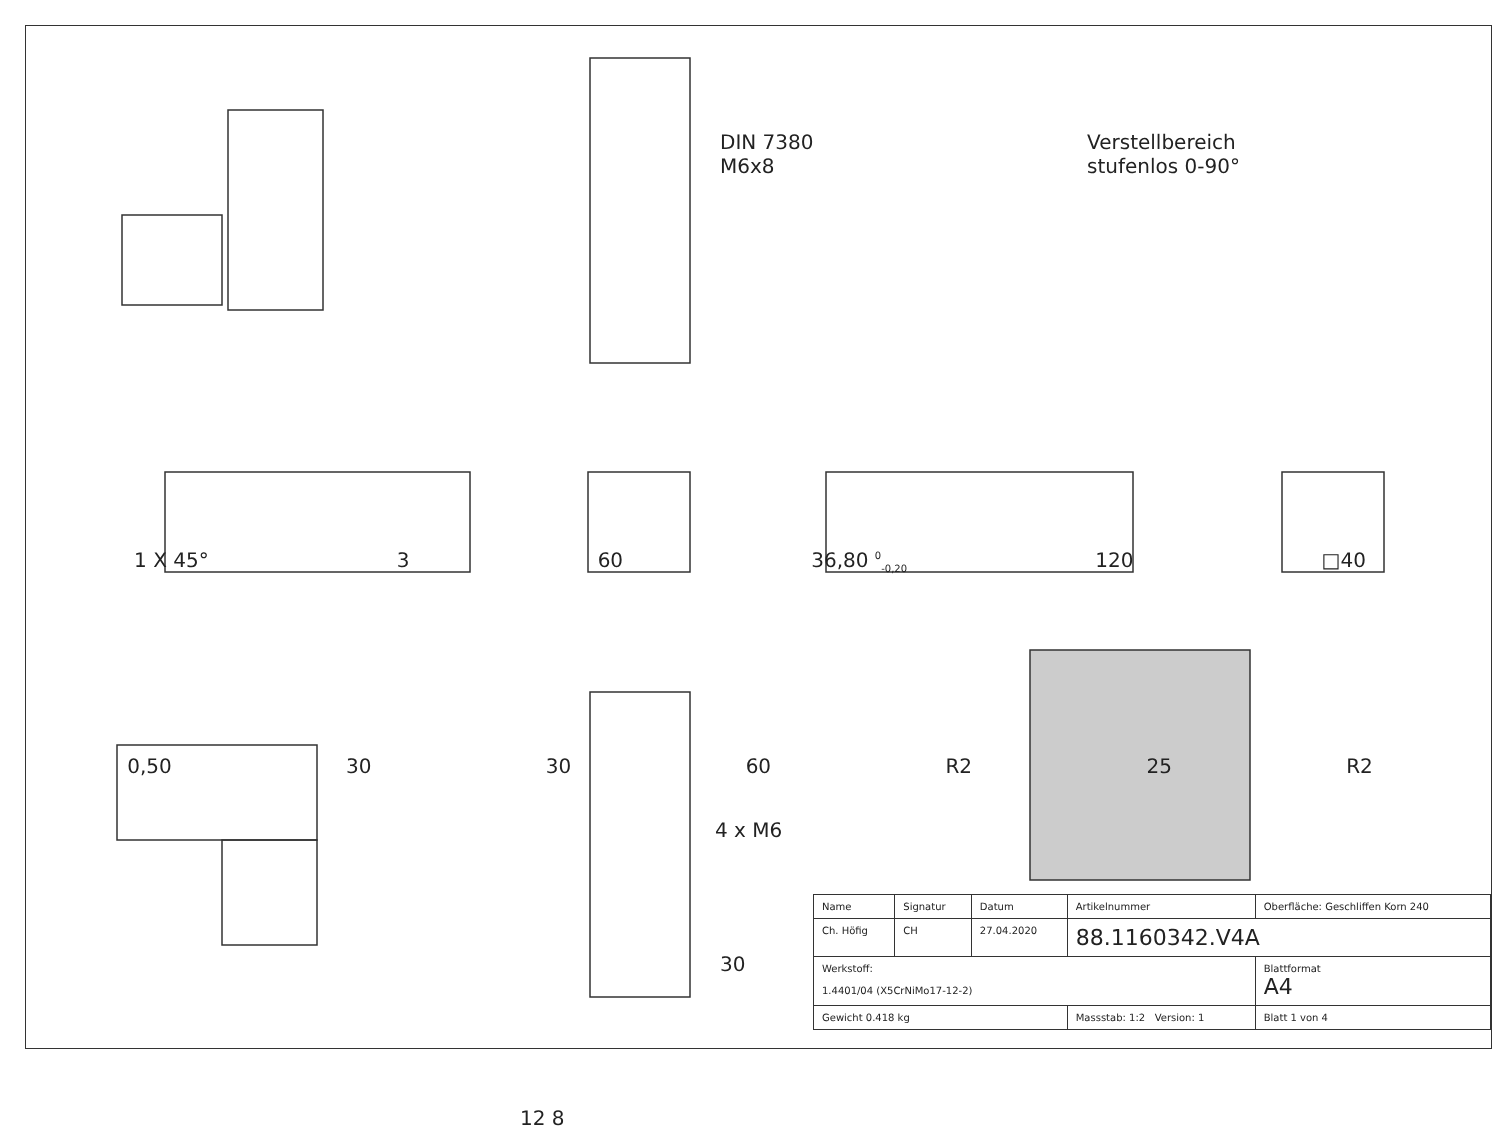DIN 7380
M6x8
Verstellbereich
stufenlos 0-90°
1 X 45° 3 60 36,80 <sup>0</sup><sub>-0,20</sub> 120 □40
0,50 30 30 60 R2 25 R2
4 x M6
30
12 8
| Name | Signatur | Datum | Artikelnummer | Oberfläche: Geschliffen Korn 240 | |
| Ch. Höfig | CH | 27.04.2020 | 88.1160342.V4A | | |
| Werkstoff: 1.4401/04 (X5CrNiMo17-12-2) | | | | | Blattformat A4 |
| Gewicht 0.418 kg | | | Massstab: 1:2 Version: 1 | Blatt 1 von 4 | |